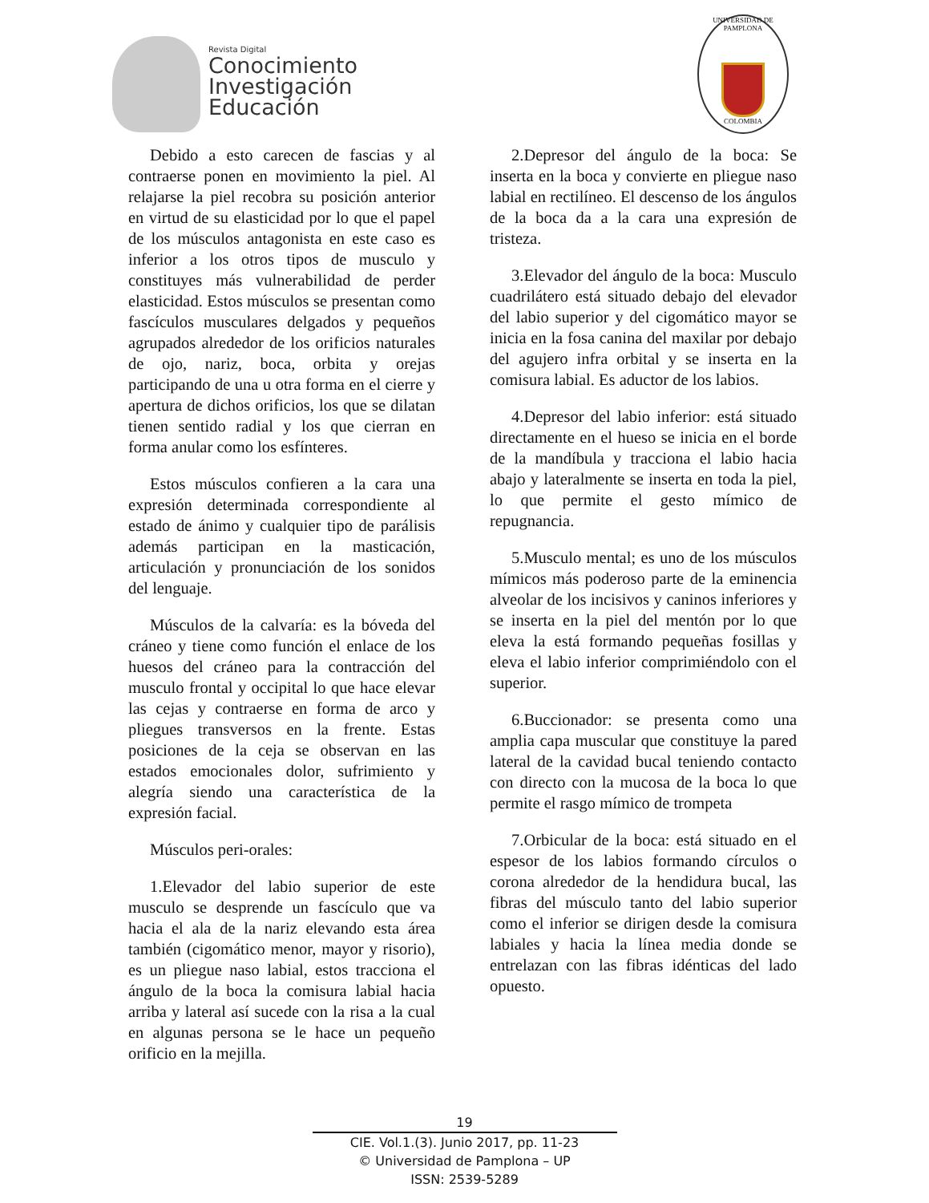Revista Digital
Conocimiento
Investigación
Educación
UNIVERSIDAD DE PAMPLONA
COLOMBIA
Debido a esto carecen de fascias y al contraerse ponen en movimiento la piel. Al relajarse la piel recobra su posición anterior en virtud de su elasticidad por lo que el papel de los músculos antagonista en este caso es inferior a los otros tipos de musculo y constituyes más vulnerabilidad de perder elasticidad. Estos músculos se presentan como fascículos musculares delgados y pequeños agrupados alrededor de los orificios naturales de ojo, nariz, boca, orbita y orejas participando de una u otra forma en el cierre y apertura de dichos orificios, los que se dilatan tienen sentido radial y los que cierran en forma anular como los esfínteres.
Estos músculos confieren a la cara una expresión determinada correspondiente al estado de ánimo y cualquier tipo de parálisis además participan en la masticación, articulación y pronunciación de los sonidos del lenguaje.
Músculos de la calvaría: es la bóveda del cráneo y tiene como función el enlace de los huesos del cráneo para la contracción del musculo frontal y occipital lo que hace elevar las cejas y contraerse en forma de arco y pliegues transversos en la frente. Estas posiciones de la ceja se observan en las estados emocionales dolor, sufrimiento y alegría siendo una característica de la expresión facial.
Músculos peri-orales:
1.Elevador del labio superior de este musculo se desprende un fascículo que va hacia el ala de la nariz elevando esta área también (cigomático menor, mayor y risorio), es un pliegue naso labial, estos tracciona el ángulo de la boca la comisura labial hacia arriba y lateral así sucede con la risa a la cual en algunas persona se le hace un pequeño orificio en la mejilla.
2.Depresor del ángulo de la boca: Se inserta en la boca y convierte en pliegue naso labial en rectilíneo. El descenso de los ángulos de la boca da a la cara una expresión de tristeza.
3.Elevador del ángulo de la boca: Musculo cuadrilátero está situado debajo del elevador del labio superior y del cigomático mayor se inicia en la fosa canina del maxilar por debajo del agujero infra orbital y se inserta en la comisura labial. Es aductor de los labios.
4.Depresor del labio inferior: está situado directamente en el hueso se inicia en el borde de la mandíbula y tracciona el labio hacia abajo y lateralmente se inserta en toda la piel, lo que permite el gesto mímico de repugnancia.
5.Musculo mental; es uno de los músculos mímicos más poderoso parte de la eminencia alveolar de los incisivos y caninos inferiores y se inserta en la piel del mentón por lo que eleva la está formando pequeñas fosillas y eleva el labio inferior comprimiéndolo con el superior.
6.Buccionador: se presenta como una amplia capa muscular que constituye la pared lateral de la cavidad bucal teniendo contacto con directo con la mucosa de la boca lo que permite el rasgo mímico de trompeta
7.Orbicular de la boca: está situado en el espesor de los labios formando círculos o corona alrededor de la hendidura bucal, las fibras del músculo tanto del labio superior como el inferior se dirigen desde la comisura labiales y hacia la línea media donde se entrelazan con las fibras idénticas del lado opuesto.
19
CIE. Vol.1.(3). Junio 2017, pp. 11-23
© Universidad de Pamplona – UP
ISSN: 2539-5289